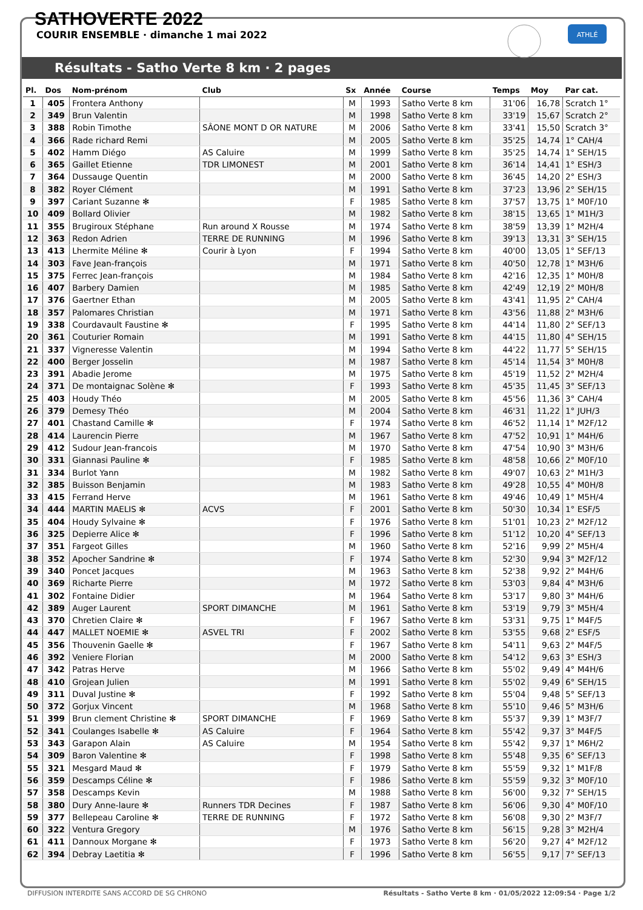SATHOVERTE 2022
COURIR ENSEMBLE · dimanche 1 mai 2022
ATHLÉ
Résultats - Satho Verte 8 km · 2 pages
| Pl. | Dos | Nom-prénom | Club | Sx | Année | Course | Temps | Moy | Par cat. |
| --- | --- | --- | --- | --- | --- | --- | --- | --- | --- |
| 1 | 405 | Frontera Anthony | | M | 1993 | Satho Verte 8 km | 31'06 | 16,78 | Scratch 1° |
| 2 | 349 | Brun Valentin | | M | 1998 | Satho Verte 8 km | 33'19 | 15,67 | Scratch 2° |
| 3 | 388 | Robin Timothe | SÂONE MONT D OR NATURE | M | 2006 | Satho Verte 8 km | 33'41 | 15,50 | Scratch 3° |
| 4 | 366 | Rade richard Remi | | M | 2005 | Satho Verte 8 km | 35'25 | 14,74 | 1° CAH/4 |
| 5 | 402 | Hamm Diégo | AS Caluire | M | 1999 | Satho Verte 8 km | 35'25 | 14,74 | 1° SEH/15 |
| 6 | 365 | Gaillet Etienne | TDR LIMONEST | M | 2001 | Satho Verte 8 km | 36'14 | 14,41 | 1° ESH/3 |
| 7 | 364 | Dussauge Quentin | | M | 2000 | Satho Verte 8 km | 36'45 | 14,20 | 2° ESH/3 |
| 8 | 382 | Royer Clément | | M | 1991 | Satho Verte 8 km | 37'23 | 13,96 | 2° SEH/15 |
| 9 | 397 | Cariant Suzanne ✻ | | F | 1985 | Satho Verte 8 km | 37'57 | 13,75 | 1° M0F/10 |
| 10 | 409 | Bollard Olivier | | M | 1982 | Satho Verte 8 km | 38'15 | 13,65 | 1° M1H/3 |
| 11 | 355 | Brugiroux Stéphane | Run around X Rousse | M | 1974 | Satho Verte 8 km | 38'59 | 13,39 | 1° M2H/4 |
| 12 | 363 | Redon Adrien | TERRE DE RUNNING | M | 1996 | Satho Verte 8 km | 39'13 | 13,31 | 3° SEH/15 |
| 13 | 413 | Lhermite Méline ✻ | Courir à Lyon | F | 1994 | Satho Verte 8 km | 40'00 | 13,05 | 1° SEF/13 |
| 14 | 303 | Fave Jean-françois | | M | 1971 | Satho Verte 8 km | 40'50 | 12,78 | 1° M3H/6 |
| 15 | 375 | Ferrec Jean-françois | | M | 1984 | Satho Verte 8 km | 42'16 | 12,35 | 1° M0H/8 |
| 16 | 407 | Barbery Damien | | M | 1985 | Satho Verte 8 km | 42'49 | 12,19 | 2° M0H/8 |
| 17 | 376 | Gaertner Ethan | | M | 2005 | Satho Verte 8 km | 43'41 | 11,95 | 2° CAH/4 |
| 18 | 357 | Palomares Christian | | M | 1971 | Satho Verte 8 km | 43'56 | 11,88 | 2° M3H/6 |
| 19 | 338 | Courdavault Faustine ✻ | | F | 1995 | Satho Verte 8 km | 44'14 | 11,80 | 2° SEF/13 |
| 20 | 361 | Couturier Romain | | M | 1991 | Satho Verte 8 km | 44'15 | 11,80 | 4° SEH/15 |
| 21 | 337 | Vigneresse Valentin | | M | 1994 | Satho Verte 8 km | 44'22 | 11,77 | 5° SEH/15 |
| 22 | 400 | Berger Josselin | | M | 1987 | Satho Verte 8 km | 45'14 | 11,54 | 3° M0H/8 |
| 23 | 391 | Abadie Jerome | | M | 1975 | Satho Verte 8 km | 45'19 | 11,52 | 2° M2H/4 |
| 24 | 371 | De montaignac Solène ✻ | | F | 1993 | Satho Verte 8 km | 45'35 | 11,45 | 3° SEF/13 |
| 25 | 403 | Houdy Théo | | M | 2005 | Satho Verte 8 km | 45'56 | 11,36 | 3° CAH/4 |
| 26 | 379 | Demesy Théo | | M | 2004 | Satho Verte 8 km | 46'31 | 11,22 | 1° JUH/3 |
| 27 | 401 | Chastand Camille ✻ | | F | 1974 | Satho Verte 8 km | 46'52 | 11,14 | 1° M2F/12 |
| 28 | 414 | Laurencin Pierre | | M | 1967 | Satho Verte 8 km | 47'52 | 10,91 | 1° M4H/6 |
| 29 | 412 | Sudour Jean-francois | | M | 1970 | Satho Verte 8 km | 47'54 | 10,90 | 3° M3H/6 |
| 30 | 331 | Giannasi Pauline ✻ | | F | 1985 | Satho Verte 8 km | 48'58 | 10,66 | 2° M0F/10 |
| 31 | 334 | Burlot Yann | | M | 1982 | Satho Verte 8 km | 49'07 | 10,63 | 2° M1H/3 |
| 32 | 385 | Buisson Benjamin | | M | 1983 | Satho Verte 8 km | 49'28 | 10,55 | 4° M0H/8 |
| 33 | 415 | Ferrand Herve | | M | 1961 | Satho Verte 8 km | 49'46 | 10,49 | 1° M5H/4 |
| 34 | 444 | MARTIN MAELIS ✻ | ACVS | F | 2001 | Satho Verte 8 km | 50'30 | 10,34 | 1° ESF/5 |
| 35 | 404 | Houdy Sylvaine ✻ | | F | 1976 | Satho Verte 8 km | 51'01 | 10,23 | 2° M2F/12 |
| 36 | 325 | Depierre Alice ✻ | | F | 1996 | Satho Verte 8 km | 51'12 | 10,20 | 4° SEF/13 |
| 37 | 351 | Fargeot Gilles | | M | 1960 | Satho Verte 8 km | 52'16 | 9,99 | 2° M5H/4 |
| 38 | 352 | Apocher Sandrine ✻ | | F | 1974 | Satho Verte 8 km | 52'30 | 9,94 | 3° M2F/12 |
| 39 | 340 | Poncet Jacques | | M | 1963 | Satho Verte 8 km | 52'38 | 9,92 | 2° M4H/6 |
| 40 | 369 | Richarte Pierre | | M | 1972 | Satho Verte 8 km | 53'03 | 9,84 | 4° M3H/6 |
| 41 | 302 | Fontaine Didier | | M | 1964 | Satho Verte 8 km | 53'17 | 9,80 | 3° M4H/6 |
| 42 | 389 | Auger Laurent | SPORT DIMANCHE | M | 1961 | Satho Verte 8 km | 53'19 | 9,79 | 3° M5H/4 |
| 43 | 370 | Chretien Claire ✻ | | F | 1967 | Satho Verte 8 km | 53'31 | 9,75 | 1° M4F/5 |
| 44 | 447 | MALLET NOEMIE ✻ | ASVEL TRI | F | 2002 | Satho Verte 8 km | 53'55 | 9,68 | 2° ESF/5 |
| 45 | 356 | Thouvenin Gaelle ✻ | | F | 1967 | Satho Verte 8 km | 54'11 | 9,63 | 2° M4F/5 |
| 46 | 392 | Veniere Florian | | M | 2000 | Satho Verte 8 km | 54'12 | 9,63 | 3° ESH/3 |
| 47 | 342 | Patras Herve | | M | 1966 | Satho Verte 8 km | 55'02 | 9,49 | 4° M4H/6 |
| 48 | 410 | Grojean Julien | | M | 1991 | Satho Verte 8 km | 55'02 | 9,49 | 6° SEH/15 |
| 49 | 311 | Duval Justine ✻ | | F | 1992 | Satho Verte 8 km | 55'04 | 9,48 | 5° SEF/13 |
| 50 | 372 | Gorjux Vincent | | M | 1968 | Satho Verte 8 km | 55'10 | 9,46 | 5° M3H/6 |
| 51 | 399 | Brun clement Christine ✻ | SPORT DIMANCHE | F | 1969 | Satho Verte 8 km | 55'37 | 9,39 | 1° M3F/7 |
| 52 | 341 | Coulanges Isabelle ✻ | AS Caluire | F | 1964 | Satho Verte 8 km | 55'42 | 9,37 | 3° M4F/5 |
| 53 | 343 | Garapon Alain | AS Caluire | M | 1954 | Satho Verte 8 km | 55'42 | 9,37 | 1° M6H/2 |
| 54 | 309 | Baron Valentine ✻ | | F | 1998 | Satho Verte 8 km | 55'48 | 9,35 | 6° SEF/13 |
| 55 | 321 | Mesgard Maud ✻ | | F | 1979 | Satho Verte 8 km | 55'59 | 9,32 | 1° M1F/8 |
| 56 | 359 | Descamps Céline ✻ | | F | 1986 | Satho Verte 8 km | 55'59 | 9,32 | 3° M0F/10 |
| 57 | 358 | Descamps Kevin | | M | 1988 | Satho Verte 8 km | 56'00 | 9,32 | 7° SEH/15 |
| 58 | 380 | Dury Anne-laure ✻ | Runners TDR Decines | F | 1987 | Satho Verte 8 km | 56'06 | 9,30 | 4° M0F/10 |
| 59 | 377 | Bellepeau Caroline ✻ | TERRE DE RUNNING | F | 1972 | Satho Verte 8 km | 56'08 | 9,30 | 2° M3F/7 |
| 60 | 322 | Ventura Gregory | | M | 1976 | Satho Verte 8 km | 56'15 | 9,28 | 3° M2H/4 |
| 61 | 411 | Dannoux Morgane ✻ | | F | 1973 | Satho Verte 8 km | 56'20 | 9,27 | 4° M2F/12 |
| 62 | 394 | Debray Laetitia ✻ | | F | 1996 | Satho Verte 8 km | 56'55 | 9,17 | 7° SEF/13 |
DIFFUSION INTERDITE SANS ACCORD DE SG CHRONO Résultats - Satho Verte 8 km · 01/05/2022 12:09:54 · Page 1/2